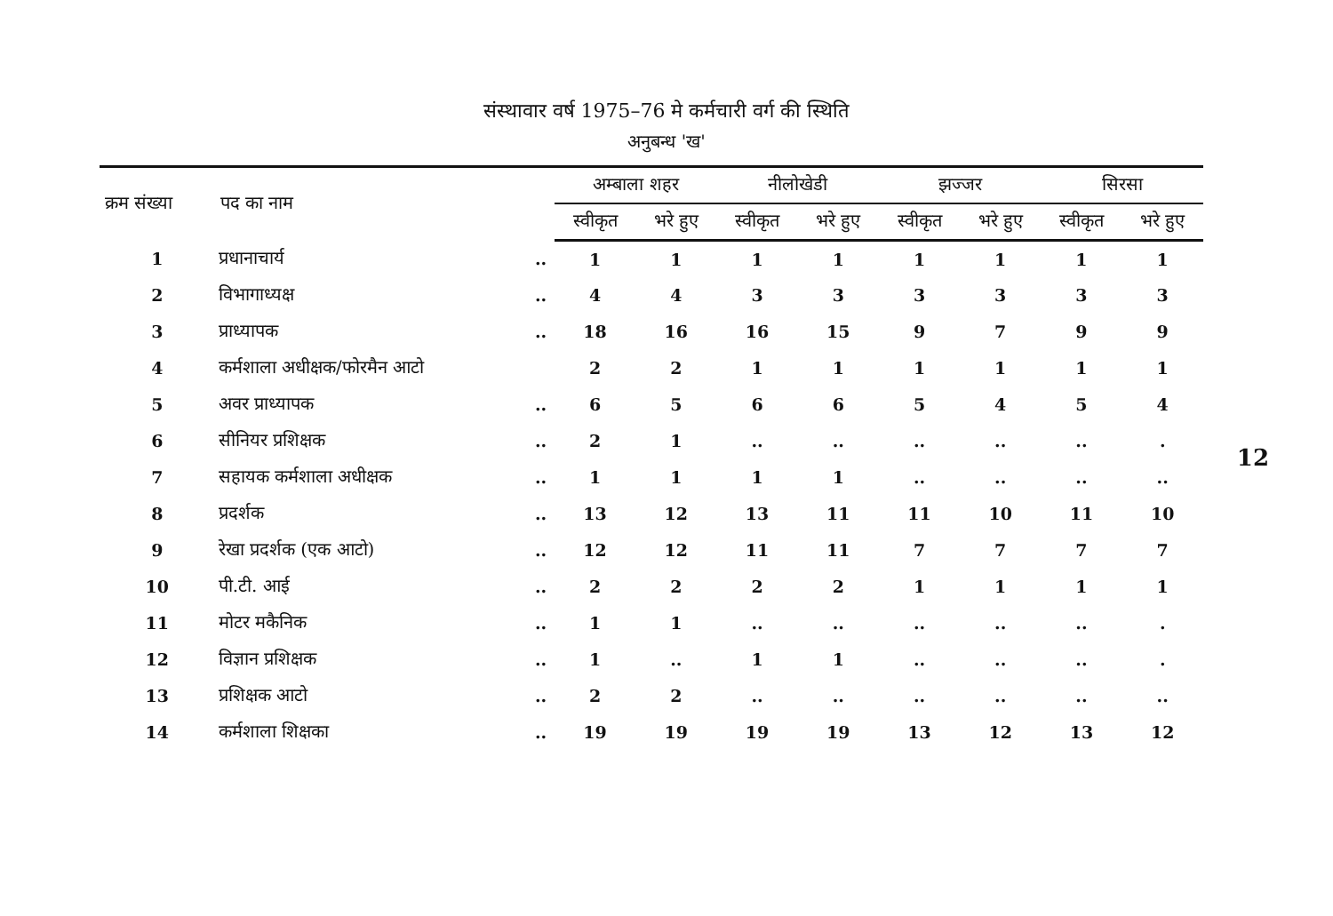संस्थावार वर्ष 1975–76 मे कर्मचारी वर्ग की स्थिति
अनुबन्ध 'ख'
| क्रम संख्या | पद का नाम | | अम्बाला शहर | | नीलोखेडी | | झज्जर | | सिरसा | |
| --- | --- | --- | --- | --- | --- | --- | --- | --- | --- | --- |
| | | | स्वीकृत | भरे हुए | स्वीकृत | भरे हुए | स्वीकृत | भरे हुए | स्वीकृत | भरे हुए |
| 1 | प्रधानाचार्य | .. | 1 | 1 | 1 | 1 | 1 | 1 | 1 | 1 |
| 2 | विभागाध्यक्ष | .. | 4 | 4 | 3 | 3 | 3 | 3 | 3 | 3 |
| 3 | प्राध्यापक | .. | 18 | 16 | 16 | 15 | 9 | 7 | 9 | 9 |
| 4 | कर्मशाला अधीक्षक/फोरमैन आटो | | 2 | 2 | 1 | 1 | 1 | 1 | 1 | 1 |
| 5 | अवर प्राध्यापक | .. | 6 | 5 | 6 | 6 | 5 | 4 | 5 | 4 |
| 6 | सीनियर प्रशिक्षक | .. | 2 | 1 | .. | .. | .. | .. | .. | . |
| 7 | सहायक कर्मशाला अधीक्षक | .. | 1 | 1 | 1 | 1 | .. | .. | .. | .. |
| 8 | प्रदर्शक | .. | 13 | 12 | 13 | 11 | 11 | 10 | 11 | 10 |
| 9 | रेखा प्रदर्शक (एक आटो) | .. | 12 | 12 | 11 | 11 | 7 | 7 | 7 | 7 |
| 10 | पी.टी. आई | .. | 2 | 2 | 2 | 2 | 1 | 1 | 1 | 1 |
| 11 | मोटर मकैनिक | .. | 1 | 1 | .. | .. | .. | .. | .. | . |
| 12 | विज्ञान प्रशिक्षक | .. | 1 | .. | 1 | 1 | .. | .. | .. | . |
| 13 | प्रशिक्षक आटो | .. | 2 | 2 | .. | .. | .. | .. | .. | .. |
| 14 | कर्मशाला शिक्षका | .. | 19 | 19 | 19 | 19 | 13 | 12 | 13 | 12 |
12